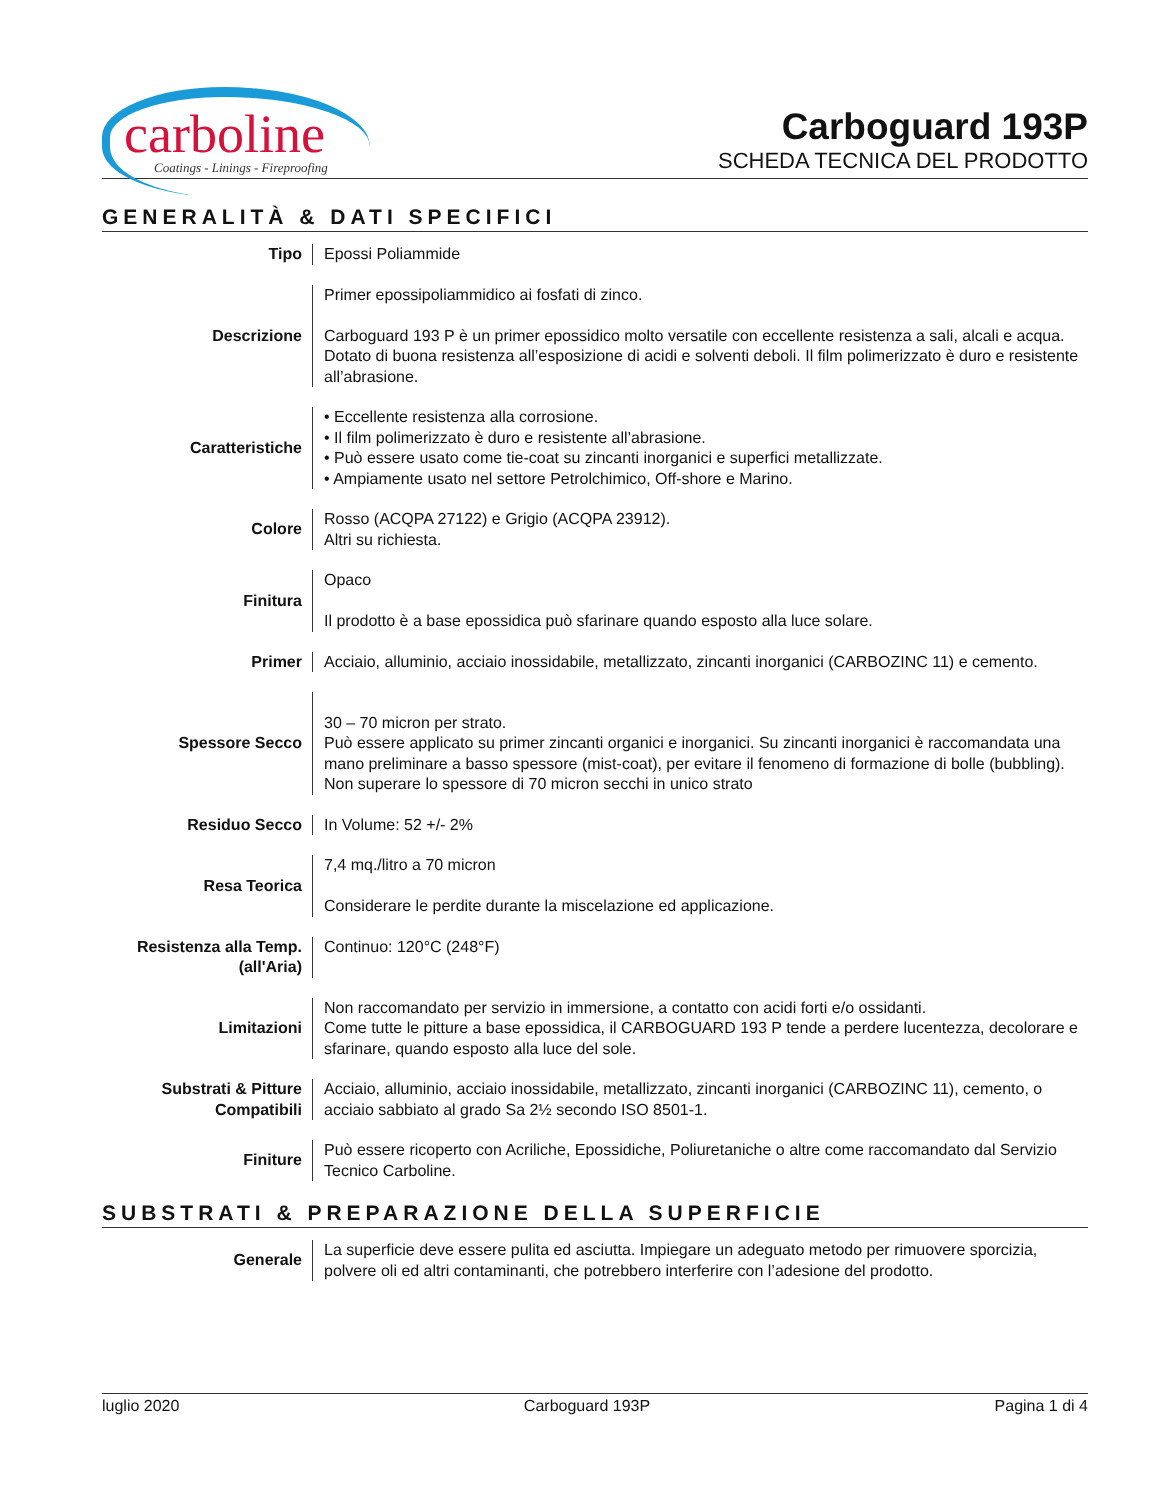carboline
Coatings - Linings - Fireproofing
Carboguard 193P
SCHEDA TECNICA DEL PRODOTTO
GENERALITÀ & DATI SPECIFICI
| Tipo | Epossi Poliammide |
| Descrizione | Primer epossipoliammidico ai fosfati di zinco. Carboguard 193 P è un primer epossidico molto versatile con eccellente resistenza a sali, alcali e acqua. Dotato di buona resistenza all’esposizione di acidi e solventi deboli. Il film polimerizzato è duro e resistente all’abrasione. |
| Caratteristiche | • Eccellente resistenza alla corrosione. • Il film polimerizzato è duro e resistente all’abrasione. • Può essere usato come tie-coat su zincanti inorganici e superfici metallizzate. • Ampiamente usato nel settore Petrolchimico, Off-shore e Marino. |
| Colore | Rosso (ACQPA 27122) e Grigio (ACQPA 23912). Altri su richiesta. |
| Finitura | Opaco Il prodotto è a base epossidica può sfarinare quando esposto alla luce solare. |
| Primer | Acciaio, alluminio, acciaio inossidabile, metallizzato, zincanti inorganici (CARBOZINC 11) e cemento. |
| Spessore Secco | 30 – 70 micron per strato. Può essere applicato su primer zincanti organici e inorganici. Su zincanti inorganici è raccomandata una mano preliminare a basso spessore (mist-coat), per evitare il fenomeno di formazione di bolle (bubbling). Non superare lo spessore di 70 micron secchi in unico strato |
| Residuo Secco | In Volume: 52 +/- 2% |
| Resa Teorica | 7,4 mq./litro a 70 micron Considerare le perdite durante la miscelazione ed applicazione. |
| Resistenza alla Temp. (all'Aria) | Continuo: 120°C (248°F) |
| Limitazioni | Non raccomandato per servizio in immersione, a contatto con acidi forti e/o ossidanti. Come tutte le pitture a base epossidica, il CARBOGUARD 193 P tende a perdere lucentezza, decolorare e sfarinare, quando esposto alla luce del sole. |
| Substrati & Pitture Compatibili | Acciaio, alluminio, acciaio inossidabile, metallizzato, zincanti inorganici (CARBOZINC 11), cemento, o acciaio sabbiato al grado Sa 2½ secondo ISO 8501-1. |
| Finiture | Può essere ricoperto con Acriliche, Epossidiche, Poliuretaniche o altre come raccomandato dal Servizio Tecnico Carboline. |
SUBSTRATI & PREPARAZIONE DELLA SUPERFICIE
| Generale | La superficie deve essere pulita ed asciutta. Impiegare un adeguato metodo per rimuovere sporcizia, polvere oli ed altri contaminanti, che potrebbero interferire con l’adesione del prodotto. |
luglio 2020 Carboguard 193P Pagina 1 di 4